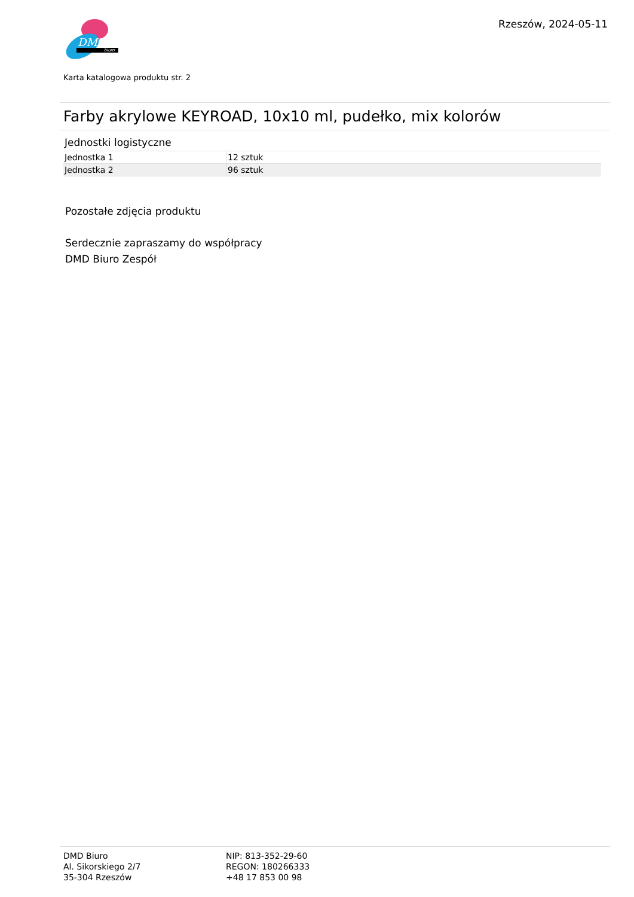DMD
biuro
Rzeszów, 2024-05-11
Karta katalogowa produktu str. 2
Farby akrylowe KEYROAD, 10x10 ml, pudełko, mix kolorów
Jednostki logistyczne
| Jednostka 1 | 12 sztuk |
| Jednostka 2 | 96 sztuk |
Pozostałe zdjęcia produktu
Serdecznie zapraszamy do współpracy
DMD Biuro Zespół
DMD Biuro
Al. Sikorskiego 2/7
35-304 Rzeszów
NIP: 813-352-29-60
REGON: 180266333
+48 17 853 00 98